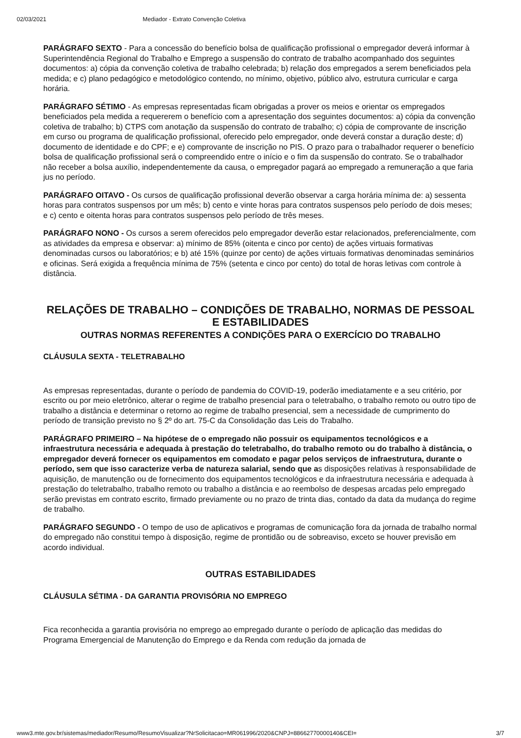02/03/2021 Mediador - Extrato Convenção Coletiva
PARÁGRAFO SEXTO - Para a concessão do benefício bolsa de qualificação profissional o empregador deverá informar à Superintendência Regional do Trabalho e Emprego a suspensão do contrato de trabalho acompanhado dos seguintes documentos: a) cópia da convenção coletiva de trabalho celebrada; b) relação dos empregados a serem beneficiados pela medida; e c) plano pedagógico e metodológico contendo, no mínimo, objetivo, público alvo, estrutura curricular e carga horária.
PARÁGRAFO SÉTIMO - As empresas representadas ficam obrigadas a prover os meios e orientar os empregados beneficiados pela medida a requererem o benefício com a apresentação dos seguintes documentos: a) cópia da convenção coletiva de trabalho; b) CTPS com anotação da suspensão do contrato de trabalho; c) cópia de comprovante de inscrição em curso ou programa de qualificação profissional, oferecido pelo empregador, onde deverá constar a duração deste; d) documento de identidade e do CPF; e e) comprovante de inscrição no PIS. O prazo para o trabalhador requerer o benefício bolsa de qualificação profissional será o compreendido entre o início e o fim da suspensão do contrato. Se o trabalhador não receber a bolsa auxílio, independentemente da causa, o empregador pagará ao empregado a remuneração a que faria jus no período.
PARÁGRAFO OITAVO - Os cursos de qualificação profissional deverão observar a carga horária mínima de: a) sessenta horas para contratos suspensos por um mês; b) cento e vinte horas para contratos suspensos pelo período de dois meses; e c) cento e oitenta horas para contratos suspensos pelo período de três meses.
PARÁGRAFO NONO - Os cursos a serem oferecidos pelo empregador deverão estar relacionados, preferencialmente, com as atividades da empresa e observar: a) mínimo de 85% (oitenta e cinco por cento) de ações virtuais formativas denominadas cursos ou laboratórios; e b) até 15% (quinze por cento) de ações virtuais formativas denominadas seminários e oficinas. Será exigida a frequência mínima de 75% (setenta e cinco por cento) do total de horas letivas com controle à distância.
RELAÇÕES DE TRABALHO – CONDIÇÕES DE TRABALHO, NORMAS DE PESSOAL E ESTABILIDADES
OUTRAS NORMAS REFERENTES A CONDIÇÕES PARA O EXERCÍCIO DO TRABALHO
CLÁUSULA SEXTA - TELETRABALHO
As empresas representadas, durante o período de pandemia do COVID-19, poderão imediatamente e a seu critério, por escrito ou por meio eletrônico, alterar o regime de trabalho presencial para o teletrabalho, o trabalho remoto ou outro tipo de trabalho a distância e determinar o retorno ao regime de trabalho presencial, sem a necessidade de cumprimento do período de transição previsto no § 2º do art. 75-C da Consolidação das Leis do Trabalho.
PARÁGRAFO PRIMEIRO – Na hipótese de o empregado não possuir os equipamentos tecnológicos e a infraestrutura necessária e adequada à prestação do teletrabalho, do trabalho remoto ou do trabalho à distância, o empregador deverá fornecer os equipamentos em comodato e pagar pelos serviços de infraestrutura, durante o período, sem que isso caracterize verba de natureza salarial, sendo que as disposições relativas à responsabilidade de aquisição, de manutenção ou de fornecimento dos equipamentos tecnológicos e da infraestrutura necessária e adequada à prestação do teletrabalho, trabalho remoto ou trabalho a distância e ao reembolso de despesas arcadas pelo empregado serão previstas em contrato escrito, firmado previamente ou no prazo de trinta dias, contado da data da mudança do regime de trabalho.
PARÁGRAFO SEGUNDO - O tempo de uso de aplicativos e programas de comunicação fora da jornada de trabalho normal do empregado não constitui tempo à disposição, regime de prontidão ou de sobreaviso, exceto se houver previsão em acordo individual.
OUTRAS ESTABILIDADES
CLÁUSULA SÉTIMA - DA GARANTIA PROVISÓRIA NO EMPREGO
Fica reconhecida a garantia provisória no emprego ao empregado durante o período de aplicação das medidas do Programa Emergencial de Manutenção do Emprego e da Renda com redução da jornada de
www3.mte.gov.br/sistemas/mediador/Resumo/ResumoVisualizar?NrSolicitacao=MR061996/2020&CNPJ=88662770000140&CEI= 3/7